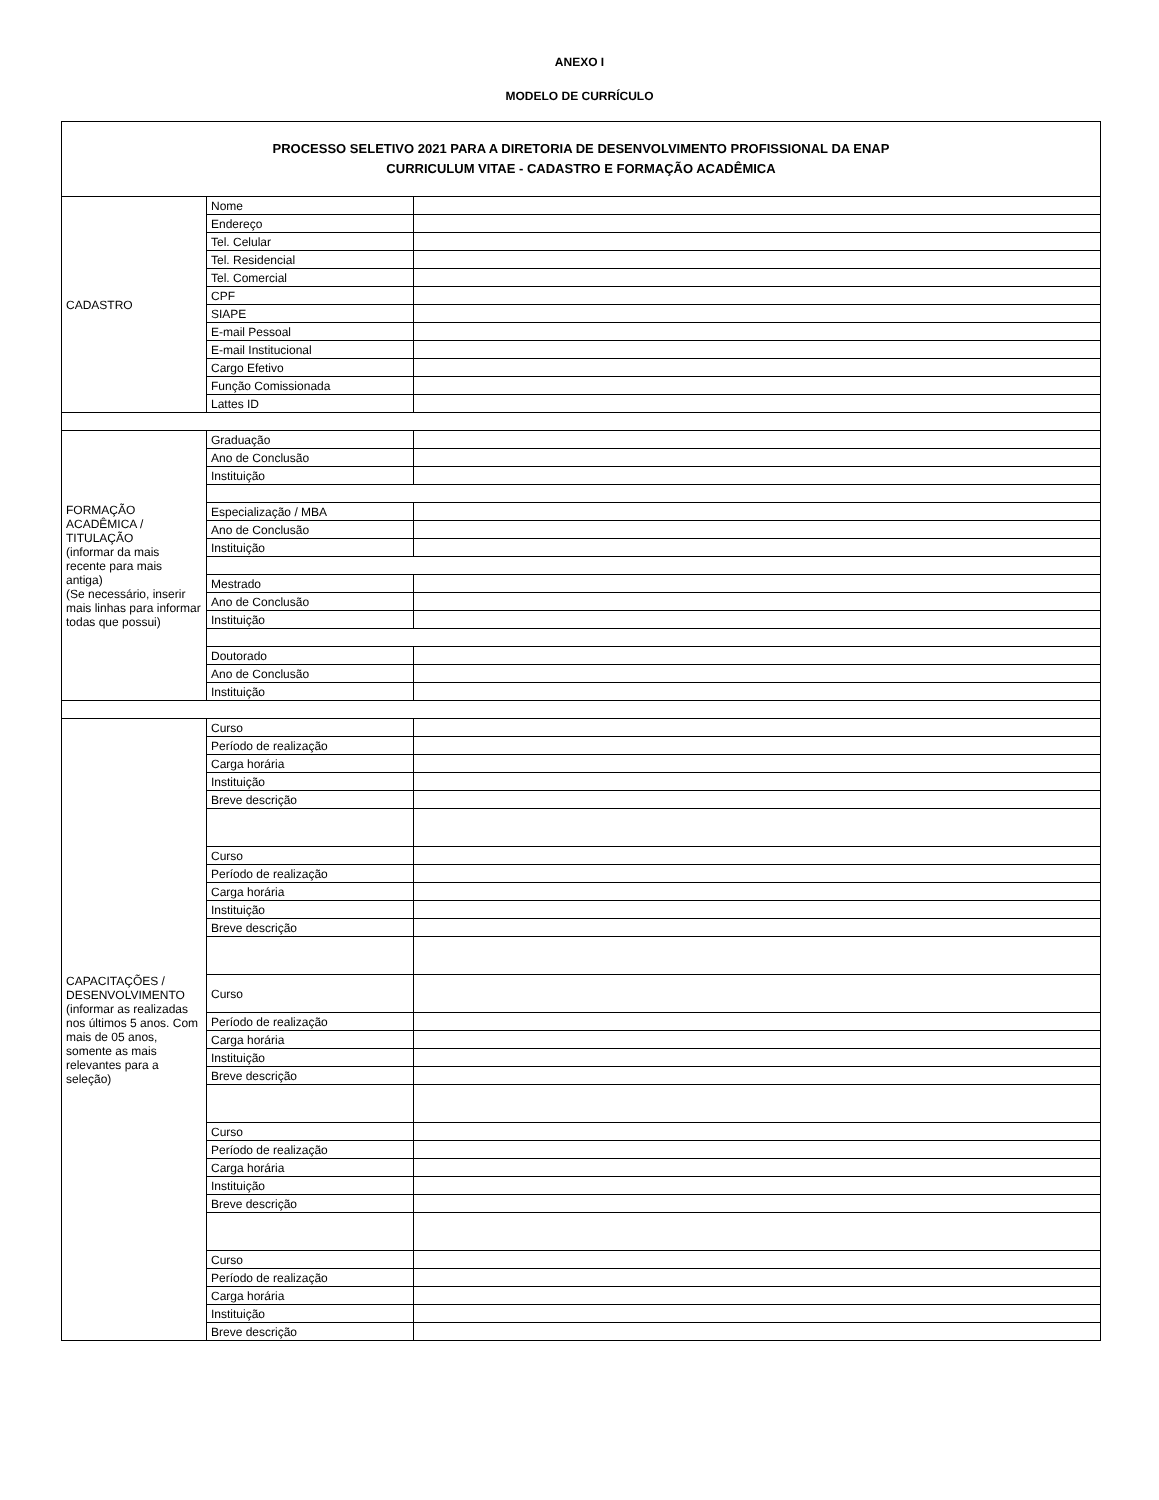ANEXO I
MODELO DE CURRÍCULO
| PROCESSO SELETIVO 2021 PARA A DIRETORIA DE DESENVOLVIMENTO PROFISSIONAL DA ENAP CURRICULUM VITAE - CADASTRO E FORMAÇÃO ACADÊMICA | | |
| CADASTRO | Nome | |
| | Endereço | |
| | Tel. Celular | |
| | Tel. Residencial | |
| | Tel. Comercial | |
| | CPF | |
| | SIAPE | |
| | E-mail Pessoal | |
| | E-mail Institucional | |
| | Cargo Efetivo | |
| | Função Comissionada | |
| | Lattes ID | |
| FORMAÇÃO ACADÊMICA / TITULAÇÃO (informar da mais recente para mais antiga) (Se necessário, inserir mais linhas para informar todas que possui) | Graduação | |
| | Ano de Conclusão | |
| | Instituição | |
| | Especialização / MBA | |
| | Ano de Conclusão | |
| | Instituição | |
| | Mestrado | |
| | Ano de Conclusão | |
| | Instituição | |
| | Doutorado | |
| | Ano de Conclusão | |
| | Instituição | |
| CAPACITAÇÕES / DESENVOLVIMENTO (informar as realizadas nos últimos 5 anos. Com mais de 05 anos, somente as mais relevantes para a seleção) | Curso | |
| | Período de realização | |
| | Carga horária | |
| | Instituição | |
| | Breve descrição | |
| | Curso | |
| | Período de realização | |
| | Carga horária | |
| | Instituição | |
| | Breve descrição | |
| | Curso | |
| | Período de realização | |
| | Carga horária | |
| | Instituição | |
| | Breve descrição | |
| | Curso | |
| | Período de realização | |
| | Carga horária | |
| | Instituição | |
| | Breve descrição | |
| | Curso | |
| | Período de realização | |
| | Carga horária | |
| | Instituição | |
| | Breve descrição | |